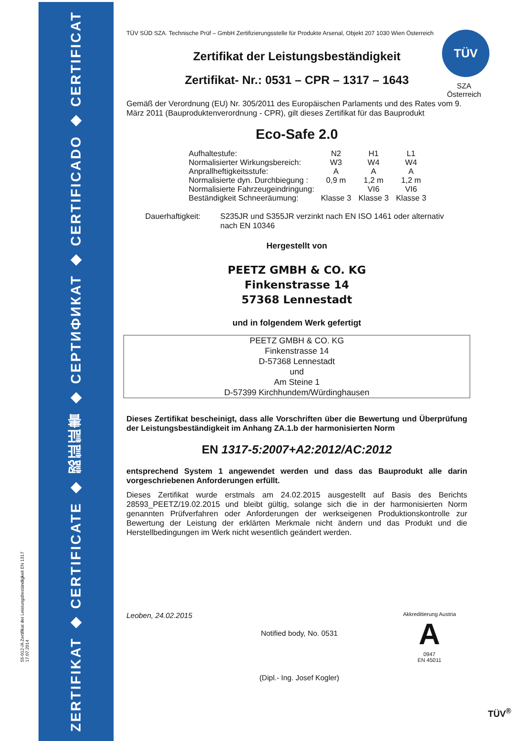ZERTIFIKAT ◆ CERTIFICATE ◆ 認証証書 ◆ СЕРТИФИКАТ ◆ CERTIFICADO ◆ CERTIFICAT
55-012-/A Zertifikat der Leistungsbeständigkeit EN 1317 17.07.2014
TÜV
SZA
Österreich
TÜV SÜD SZA. Technische Prüf – GmbH Zertifizierungsstelle für Produkte Arsenal, Objekt 207 1030 Wien Österreich
Zertifikat der Leistungsbeständigkeit
Zertifikat- Nr.: 0531 – CPR – 1317 – 1643
Gemäß der Verordnung (EU) Nr. 305/2011 des Europäischen Parlaments und des Rates vom 9. März 2011 (Bauproduktenverordnung - CPR), gilt dieses Zertifikat für das Bauprodukt
Eco-Safe 2.0
| Aufhaltestufe: | N2 | H1 | L1 |
| Normalisierter Wirkungsbereich: | W3 | W4 | W4 |
| Anprallheftigkeitsstufe: | A | A | A |
| Normalisierte dyn. Durchbiegung : | 0,9 m | 1,2 m | 1,2 m |
| Normalisierte Fahrzeugeindringung: | | VI6 | VI6 |
| Beständigkeit Schneeräumung: | Klasse 3 | Klasse 3 | Klasse 3 |
Dauerhaftigkeit:
S235JR und S355JR verzinkt nach EN ISO 1461 oder alternativ
nach EN 10346
Hergestellt von
PEETZ GMBH & CO. KG
Finkenstrasse 14
57368 Lennestadt
und in folgendem Werk gefertigt
PEETZ GMBH & CO. KG
Finkenstrasse 14
D-57368 Lennestadt
und
Am Steine 1
D-57399 Kirchhundem/Würdinghausen
Dieses Zertifikat bescheinigt, dass alle Vorschriften über die Bewertung und Überprüfung der Leistungsbeständigkeit im Anhang ZA.1.b der harmonisierten Norm
EN 1317-5:2007+A2:2012/AC:2012
entsprechend System 1 angewendet werden und dass das Bauprodukt alle darin vorgeschriebenen Anforderungen erfüllt.
Dieses Zertifikat wurde erstmals am 24.02.2015 ausgestellt auf Basis des Berichts 28593_PEETZ/19.02.2015 und bleibt gültig, solange sich die in der harmonisierten Norm genannten Prüfverfahren oder Anforderungen der werkseigenen Produktionskontrolle zur Bewertung der Leistung der erklärten Merkmale nicht ändern und das Produkt und die Herstellbedingungen im Werk nicht wesentlich geändert werden.
Leoben, 24.02.2015
Notified body, No. 0531
(Dipl.- Ing. Josef Kogler)
Akkreditierung Austria
A
0947
EN 45011
TÜV<sup>®</sup>